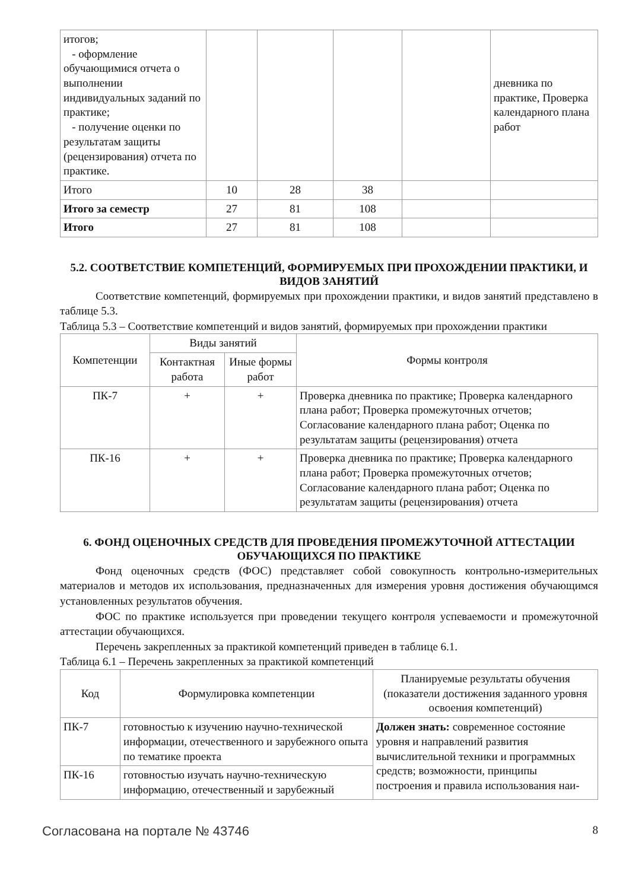| итогов; - оформление обучающимися отчета о выполнении индивидуальных заданий по практике; - получение оценки по результатам защиты (рецензирования) отчета по практике. | | | | | дневника по практике, Проверка календарного плана работ |
| Итого | 10 | 28 | 38 | | |
| Итого за семестр | 27 | 81 | 108 | | |
| Итого | 27 | 81 | 108 | | |
5.2. СООТВЕТСТВИЕ КОМПЕТЕНЦИЙ, ФОРМИРУЕМЫХ ПРИ ПРОХОЖДЕНИИ ПРАКТИКИ, И ВИДОВ ЗАНЯТИЙ
Соответствие компетенций, формируемых при прохождении практики, и видов занятий представлено в таблице 5.3.
Таблица 5.3 – Соответствие компетенций и видов занятий, формируемых при прохождении практики
| Компетенции | Виды занятий | | Формы контроля |
| --- | --- | --- | --- |
| | Контактная работа | Иные формы работ | |
| ПК-7 | + | + | Проверка дневника по практике; Проверка календарного плана работ; Проверка промежуточных отчетов; Согласование календарного плана работ; Оценка по результатам защиты (рецензирования) отчета |
| ПК-16 | + | + | Проверка дневника по практике; Проверка календарного плана работ; Проверка промежуточных отчетов; Согласование календарного плана работ; Оценка по результатам защиты (рецензирования) отчета |
6. ФОНД ОЦЕНОЧНЫХ СРЕДСТВ ДЛЯ ПРОВЕДЕНИЯ ПРОМЕЖУТОЧНОЙ АТТЕСТАЦИИ ОБУЧАЮЩИХСЯ ПО ПРАКТИКЕ
Фонд оценочных средств (ФОС) представляет собой совокупность контрольно-измерительных материалов и методов их использования, предназначенных для измерения уровня достижения обучающимся установленных результатов обучения.
ФОС по практике используется при проведении текущего контроля успеваемости и промежуточной аттестации обучающихся.
Перечень закрепленных за практикой компетенций приведен в таблице 6.1.
Таблица 6.1 – Перечень закрепленных за практикой компетенций
| Код | Формулировка компетенции | Планируемые результаты обучения (показатели достижения заданного уровня освоения компетенций) |
| --- | --- | --- |
| ПК-7 | готовностью к изучению научно-технической информации, отечественного и зарубежного опыта по тематике проекта | Должен знать: современное состояние уровня и направлений развития вычислительной техники и программных средств; возможности, принципы построения и правила использования наи- |
| ПК-16 | готовностью изучать научно-техническую информацию, отечественный и зарубежный | |
Согласована на портале № 43746 8